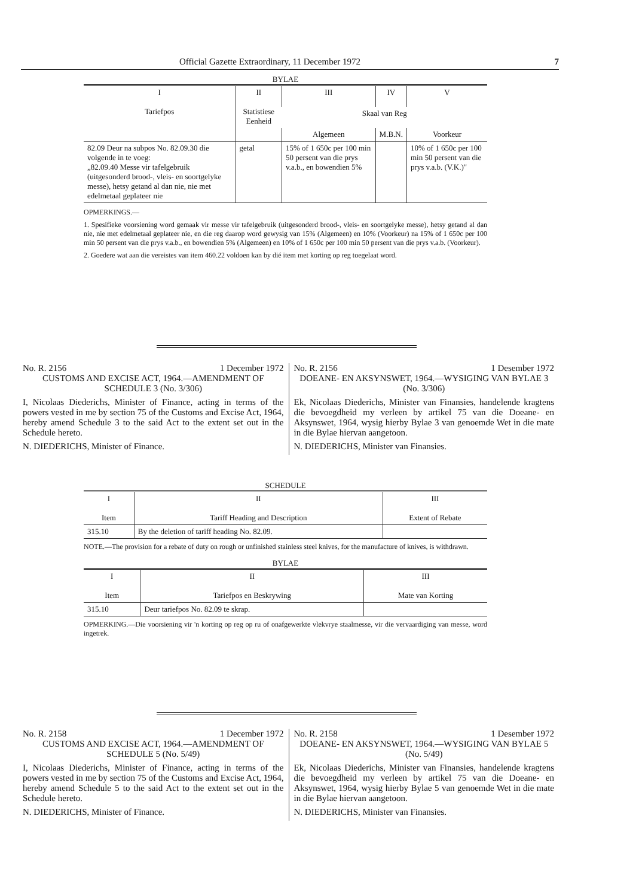Official Gazette Extraordinary, 11 December 1972 7
BYLAE
| I Tariefpos | II Statistiese Eenheid | III | IV | V |
| --- | --- | --- | --- | --- |
| | | Skaal van Reg | | |
| | | Algemeen | M.B.N. | Voorkeur |
| 82.09 Deur na subpos No. 82.09.30 die volgende in te voeg: „82.09.40 Messe vir tafelgebruik (uitgesonderd brood-, vleis- en soortgelyke messe), hetsy getand al dan nie, nie met edelmetaal geplateer nie | getal | 15% of 1 650c per 100 min 50 persent van die prys v.a.b., en bowendien 5% | | 10% of 1 650c per 100 min 50 persent van die prys v.a.b. (V.K.)" |
OPMERKINGS.—
1. Spesifieke voorsiening word gemaak vir messe vir tafelgebruik (uitgesonderd brood-, vleis- en soortgelyke messe), hetsy getand al dan nie, nie met edelmetaal geplateer nie, en die reg daarop word gewysig van 15% (Algemeen) en 10% (Voorkeur) na 15% of 1 650c per 100 min 50 persent van die prys v.a.b., en bowendien 5% (Algemeen) en 10% of 1 650c per 100 min 50 persent van die prys v.a.b. (Voorkeur).
2. Goedere wat aan die vereistes van item 460.22 voldoen kan by dié item met korting op reg toegelaat word.
No. R. 2156 1 December 1972
CUSTOMS AND EXCISE ACT, 1964.—AMENDMENT OF SCHEDULE 3 (No. 3/306)
I, Nicolaas Diederichs, Minister of Finance, acting in terms of the powers vested in me by section 75 of the Customs and Excise Act, 1964, hereby amend Schedule 3 to the said Act to the extent set out in the Schedule hereto.
N. DIEDERICHS, Minister of Finance.
No. R. 2156 1 Desember 1972
DOEANE- EN AKSYNSWET, 1964.—WYSIGING VAN BYLAE 3 (No. 3/306)
Ek, Nicolaas Diederichs, Minister van Finansies, handelende kragtens die bevoegdheid my verleen by artikel 75 van die Doeane- en Aksynswet, 1964, wysig hierby Bylae 3 van genoemde Wet in die mate in die Bylae hiervan aangetoon.
N. DIEDERICHS, Minister van Finansies.
SCHEDULE
| I Item | II Tariff Heading and Description | III Extent of Rebate |
| --- | --- | --- |
| 315.10 | By the deletion of tariff heading No. 82.09. | |
NOTE.—The provision for a rebate of duty on rough or unfinished stainless steel knives, for the manufacture of knives, is withdrawn.
BYLAE
| I Item | II Tariefpos en Beskrywing | III Mate van Korting |
| --- | --- | --- |
| 315.10 | Deur tariefpos No. 82.09 te skrap. | |
OPMERKING.—Die voorsiening vir 'n korting op reg op ru of onafgewerkte vlekvrye staalmesse, vir die vervaardiging van messe, word ingetrek.
No. R. 2158 1 December 1972
CUSTOMS AND EXCISE ACT, 1964.—AMENDMENT OF SCHEDULE 5 (No. 5/49)
I, Nicolaas Diederichs, Minister of Finance, acting in terms of the powers vested in me by section 75 of the Customs and Excise Act, 1964, hereby amend Schedule 5 to the said Act to the extent set out in the Schedule hereto.
N. DIEDERICHS, Minister of Finance.
No. R. 2158 1 Desember 1972
DOEANE- EN AKSYNSWET, 1964.—WYSIGING VAN BYLAE 5 (No. 5/49)
Ek, Nicolaas Diederichs, Minister van Finansies, handelende kragtens die bevoegdheid my verleen by artikel 75 van die Doeane- en Aksynswet, 1964, wysig hierby Bylae 5 van genoemde Wet in die mate in die Bylae hiervan aangetoon.
N. DIEDERICHS, Minister van Finansies.